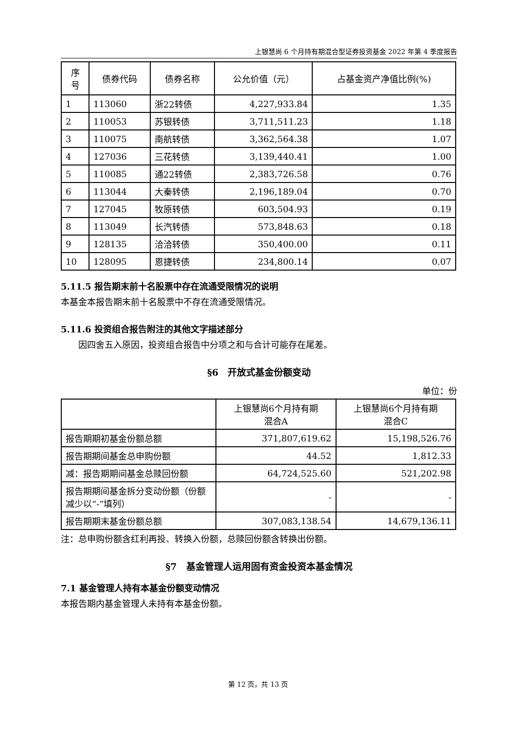上银慧尚 6 个月持有期混合型证券投资基金 2022 年第 4 季度报告
| 序 号 | 债券代码 | 债券名称 | 公允价值（元） | 占基金资产净值比例(%) |
| --- | --- | --- | --- | --- |
| 1 | 113060 | 浙22转债 | 4,227,933.84 | 1.35 |
| 2 | 110053 | 苏银转债 | 3,711,511.23 | 1.18 |
| 3 | 110075 | 南航转债 | 3,362,564.38 | 1.07 |
| 4 | 127036 | 三花转债 | 3,139,440.41 | 1.00 |
| 5 | 110085 | 通22转债 | 2,383,726.58 | 0.76 |
| 6 | 113044 | 大秦转债 | 2,196,189.04 | 0.70 |
| 7 | 127045 | 牧原转债 | 603,504.93 | 0.19 |
| 8 | 113049 | 长汽转债 | 573,848.63 | 0.18 |
| 9 | 128135 | 洽洽转债 | 350,400.00 | 0.11 |
| 10 | 128095 | 恩捷转债 | 234,800.14 | 0.07 |
5.11.5 报告期末前十名股票中存在流通受限情况的说明
本基金本报告期末前十名股票中不存在流通受限情况。
5.11.6 投资组合报告附注的其他文字描述部分
因四舍五入原因，投资组合报告中分项之和与合计可能存在尾差。
§6　开放式基金份额变动
单位：份
| | 上银慧尚6个月持有期 混合A | 上银慧尚6个月持有期 混合C |
| --- | --- | --- |
| 报告期期初基金份额总额 | 371,807,619.62 | 15,198,526.76 |
| 报告期期间基金总申购份额 | 44.52 | 1,812.33 |
| 减：报告期期间基金总赎回份额 | 64,724,525.60 | 521,202.98 |
| 报告期期间基金拆分变动份额（份额减少以“-”填列） | - | - |
| 报告期期末基金份额总额 | 307,083,138.54 | 14,679,136.11 |
注：总申购份额含红利再投、转换入份额，总赎回份额含转换出份额。
§7　基金管理人运用固有资金投资本基金情况
7.1 基金管理人持有本基金份额变动情况
本报告期内基金管理人未持有本基金份额。
第 12 页，共 13 页